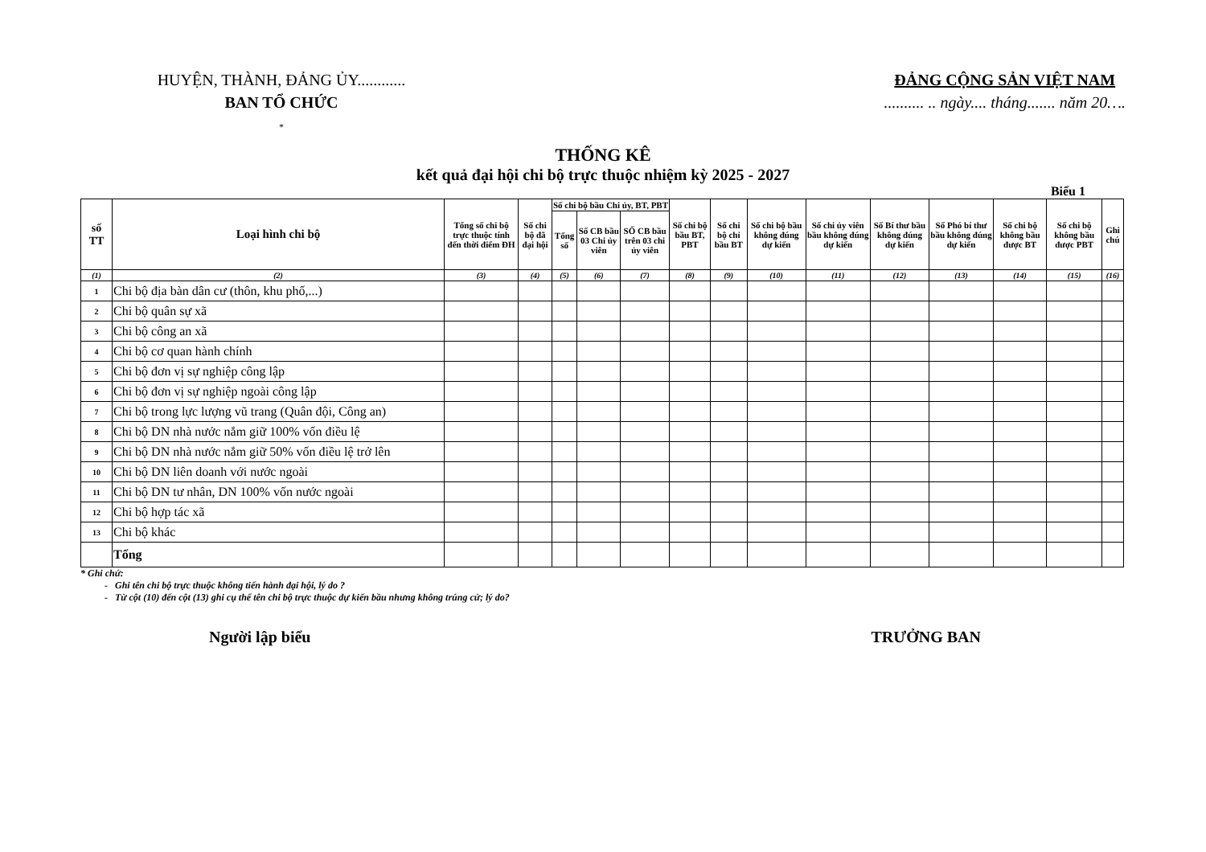HUYỆN, THÀNH, ĐẢNG ỦY............
BAN TỔ CHỨC
*
ĐẢNG CỘNG SẢN VIỆT NAM
.......... .. ngày.... tháng....... năm 20….
THỐNG KÊ
kết quả đại hội chi bộ trực thuộc nhiệm kỳ 2025 - 2027
Biểu 1
| số TT | Loại hình chi bộ | Tổng số chi bộ trực thuộc tính đến thời điểm ĐH | Số chi bộ đã đại hội | Số chi bộ bầu Chi ủy, BT, PBT | | | Số chi bộ bầu BT, PBT | Số chi bộ chỉ bầu BT | Số chi bộ bầu không đúng dự kiến | Số chi ủy viên bầu không đúng dự kiến | Số Bí thư bầu không đúng dự kiến | Số Phó bí thư bầu không đúng dự kiến | Số chi bộ không bầu được BT | Số chi bộ không bầu được PBT | Ghi chú |
| --- | --- | --- | --- | --- | --- | --- | --- | --- | --- | --- | --- | --- | --- | --- | --- |
| | | | | Tổng số | Số CB bầu 03 Chi ủy viên | SỐ CB bầu trên 03 chi ủy viên | | | | | | | | | |
| (1) | (2) | (3) | (4) | (5) | (6) | (7) | (8) | (9) | (10) | (11) | (12) | (13) | (14) | (15) | (16) |
| 1 | Chi bộ địa bàn dân cư (thôn, khu phố,...) | | | | | | | | | | | | | | |
| 2 | Chi bộ quân sự xã | | | | | | | | | | | | | | |
| 3 | Chi bộ công an xã | | | | | | | | | | | | | | |
| 4 | Chi bộ cơ quan hành chính | | | | | | | | | | | | | | |
| 5 | Chi bộ đơn vị sự nghiệp công lập | | | | | | | | | | | | | | |
| 6 | Chi bộ đơn vị sự nghiệp ngoài công lập | | | | | | | | | | | | | | |
| 7 | Chi bộ trong lực lượng vũ trang (Quân đội, Công an) | | | | | | | | | | | | | | |
| 8 | Chi bộ DN nhà nước nắm giữ 100% vốn điều lệ | | | | | | | | | | | | | | |
| 9 | Chi bộ DN nhà nước nắm giữ 50% vốn điều lệ trở lên | | | | | | | | | | | | | | |
| 10 | Chi bộ DN liên doanh với nước ngoài | | | | | | | | | | | | | | |
| 11 | Chi bộ DN tư nhân, DN 100% vốn nước ngoài | | | | | | | | | | | | | | |
| 12 | Chi bộ hợp tác xã | | | | | | | | | | | | | | |
| 13 | Chi bộ khác | | | | | | | | | | | | | | |
| | Tổng | | | | | | | | | | | | | | |
* Ghi chứ:
- Ghi tên chi bộ trực thuộc không tiến hành đại hội, lý do ?
- Từ cột (10) đến cột (13) ghi cụ thể tên chi bộ trực thuộc dự kiến bầu nhưng không trúng cử; lý do?
Người lập biểu TRƯỞNG BAN